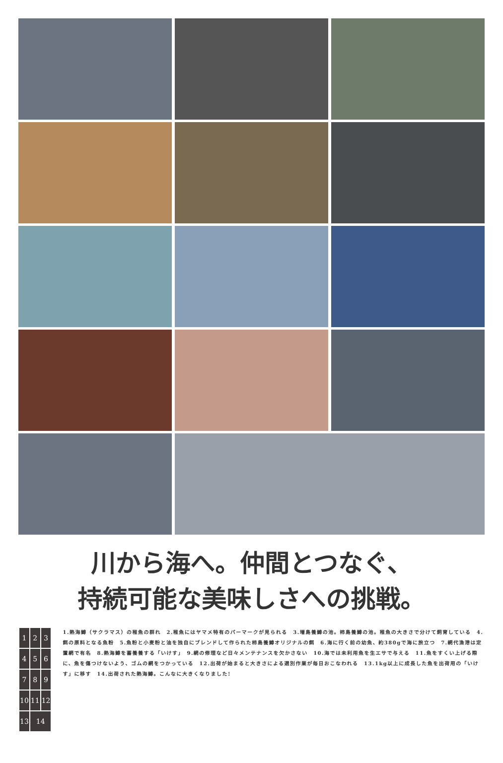川から海へ。仲間とつなぐ、
持続可能な美味しさへの挑戦。
| 1 | 2 | 3 |
| 4 | 5 | 6 |
| 7 | 8 | 9 |
| 10 | 11 | 12 |
| 13 | 14 | |
1.熱海鱒（サクラマス）の稚魚の群れ　2.稚魚にはヤマメ特有のパーマークが見られる　3.増島養鱒の池。柿島養鱒の池。稚魚の大きさで分けて飼育している　4.餌の原料となる魚粉　5.魚粉と小麦粉と油を独自にブレンドして作られた柿島養鱒オリジナルの餌　6.海に行く前の幼魚、約380gで海に旅立つ　7.網代漁港は定置網で有名　8.熱海鱒を蓄養養する「いけす」　9.網の修理など日々メンテナンスを欠かさない　10.海では未利用魚を生エサで与える　11.魚をすくい上げる際に、魚を傷つけないよう、ゴムの網をつかっている　12.出荷が始まると大きさによる選別作業が毎日おこなわれる　13.1kg以上に成長した魚を出荷用の「いけす」に移す　14.出荷された熱海鱒。こんなに大きくなりました!